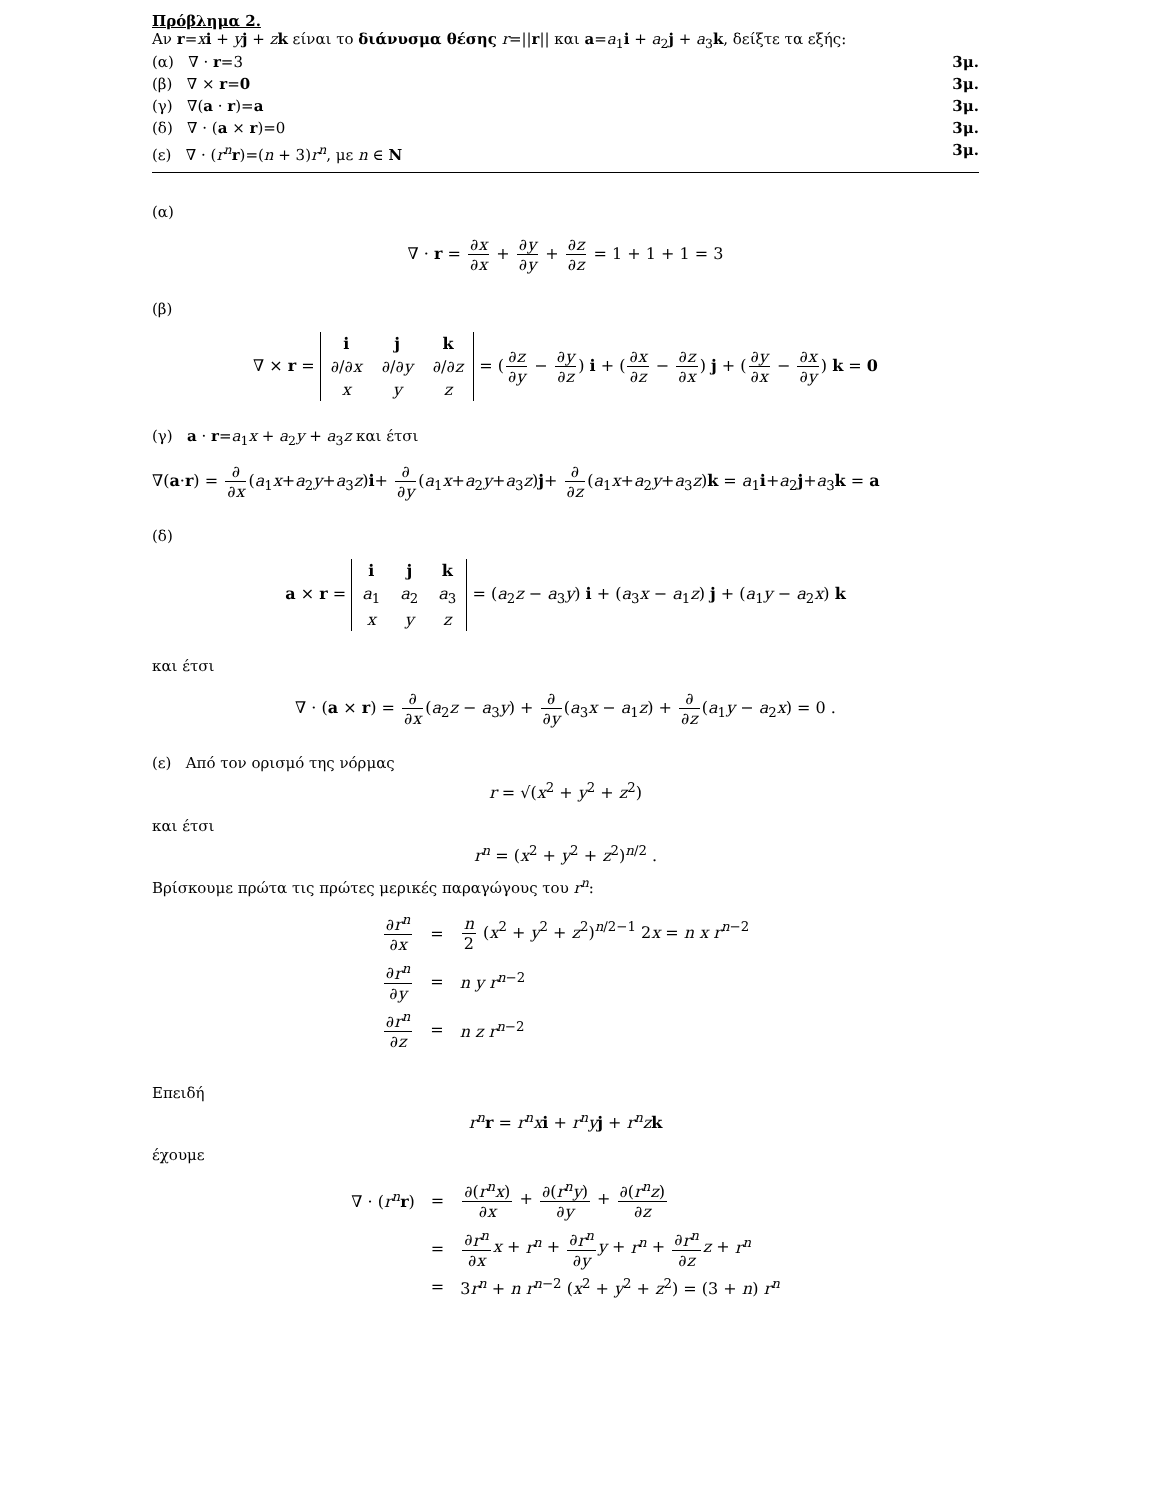Πρόβλημα 2.
Αν r=xi + yj + zk είναι το διάνυσμα θέσης r=||r|| και a=a<sub>1</sub>i + a<sub>2</sub>j + a<sub>3</sub>k, δείξτε τα εξής:
(α) ∇ · r=3 3μ.
(β) ∇ × r=0 3μ.
(γ) ∇(a · r)=a 3μ.
(δ) ∇ · (a × r)=0 3μ.
(ε) ∇ · (r<sup>n</sup> r)=(n + 3)r<sup>n</sup>, με n ∈ N 3μ.
(α)
∇ · r = ∂x ∂x + ∂y ∂y + ∂z ∂z = 1 + 1 + 1 = 3
(β)
∇ × r =
| i | j | k |
| ∂/∂ x | ∂/∂ y | ∂/∂ z |
| x | y | z |
= (∂z ∂y − ∂y ∂z) i + (∂x ∂z − ∂z ∂x) j + (∂y ∂x − ∂x ∂y) k = 0
(γ) a · r=a<sub>1</sub>x + a<sub>2</sub>y + a<sub>3</sub>z και έτσι
∇(a·r) = ∂ ∂x(a<sub>1</sub>x+a<sub>2</sub>y+a<sub>3</sub>z)i+ ∂ ∂y(a<sub>1</sub>x+a<sub>2</sub>y+a<sub>3</sub>z)j+ ∂ ∂z(a<sub>1</sub>x+a<sub>2</sub>y+a<sub>3</sub>z)k = a<sub>1</sub>i+a<sub>2</sub>j+a<sub>3</sub>k = a
(δ)
a × r =
| i | j | k |
| a<sub>1</sub> | a<sub>2</sub> | a<sub>3</sub> |
| x | y | z |
= (a<sub>2</sub>z − a<sub>3</sub>y) i + (a<sub>3</sub>x − a<sub>1</sub>z) j + (a<sub>1</sub>y − a<sub>2</sub>x) k
και έτσι
∇ · (a × r) = ∂ ∂x(a<sub>2</sub>z − a<sub>3</sub>y) + ∂ ∂y(a<sub>3</sub>x − a<sub>1</sub>z) + ∂ ∂z(a<sub>1</sub>y − a<sub>2</sub>x) = 0 .
(ε) Από τον ορισμό της νόρμας
r = √(x<sup>2</sup> + y<sup>2</sup> + z<sup>2</sup>)
και έτσι
r<sup>n</sup> = (x<sup>2</sup> + y<sup>2</sup> + z<sup>2</sup>)<sup>n/2</sup> .
Βρίσκουμε πρώτα τις πρώτες μερικές παραγώγους του r<sup>n</sup>:
| ∂ r<sup>n</sup> ∂ x | = | n 2 ( x<sup>2</sup> + y<sup>2</sup> + z<sup>2</sup>)<sup>n/2−1</sup> 2 x = n x r<sup>n−2</sup> |
| ∂ r<sup>n</sup> ∂ y | = | n y r<sup>n−2</sup> |
| ∂ r<sup>n</sup> ∂ z | = | n z r<sup>n−2</sup> |
Επειδή
r<sup>n</sup> r = r<sup>n</sup>x i + r<sup>n</sup>y j + r<sup>n</sup>z k
έχουμε
| ∇ · ( r<sup>n</sup> r ) | = | ∂( r<sup>n</sup>x ) ∂ x + ∂( r<sup>n</sup>y ) ∂ y + ∂( r<sup>n</sup>z ) ∂ z |
| | = | ∂ r<sup>n</sup> ∂ x x + r<sup>n</sup> + ∂ r<sup>n</sup> ∂ y y + r<sup>n</sup> + ∂ r<sup>n</sup> ∂ z z + r<sup>n</sup> |
| | = | 3 r<sup>n</sup> + n r<sup>n−2</sup> ( x<sup>2</sup> + y<sup>2</sup> + z<sup>2</sup>) = (3 + n ) r<sup>n</sup> |